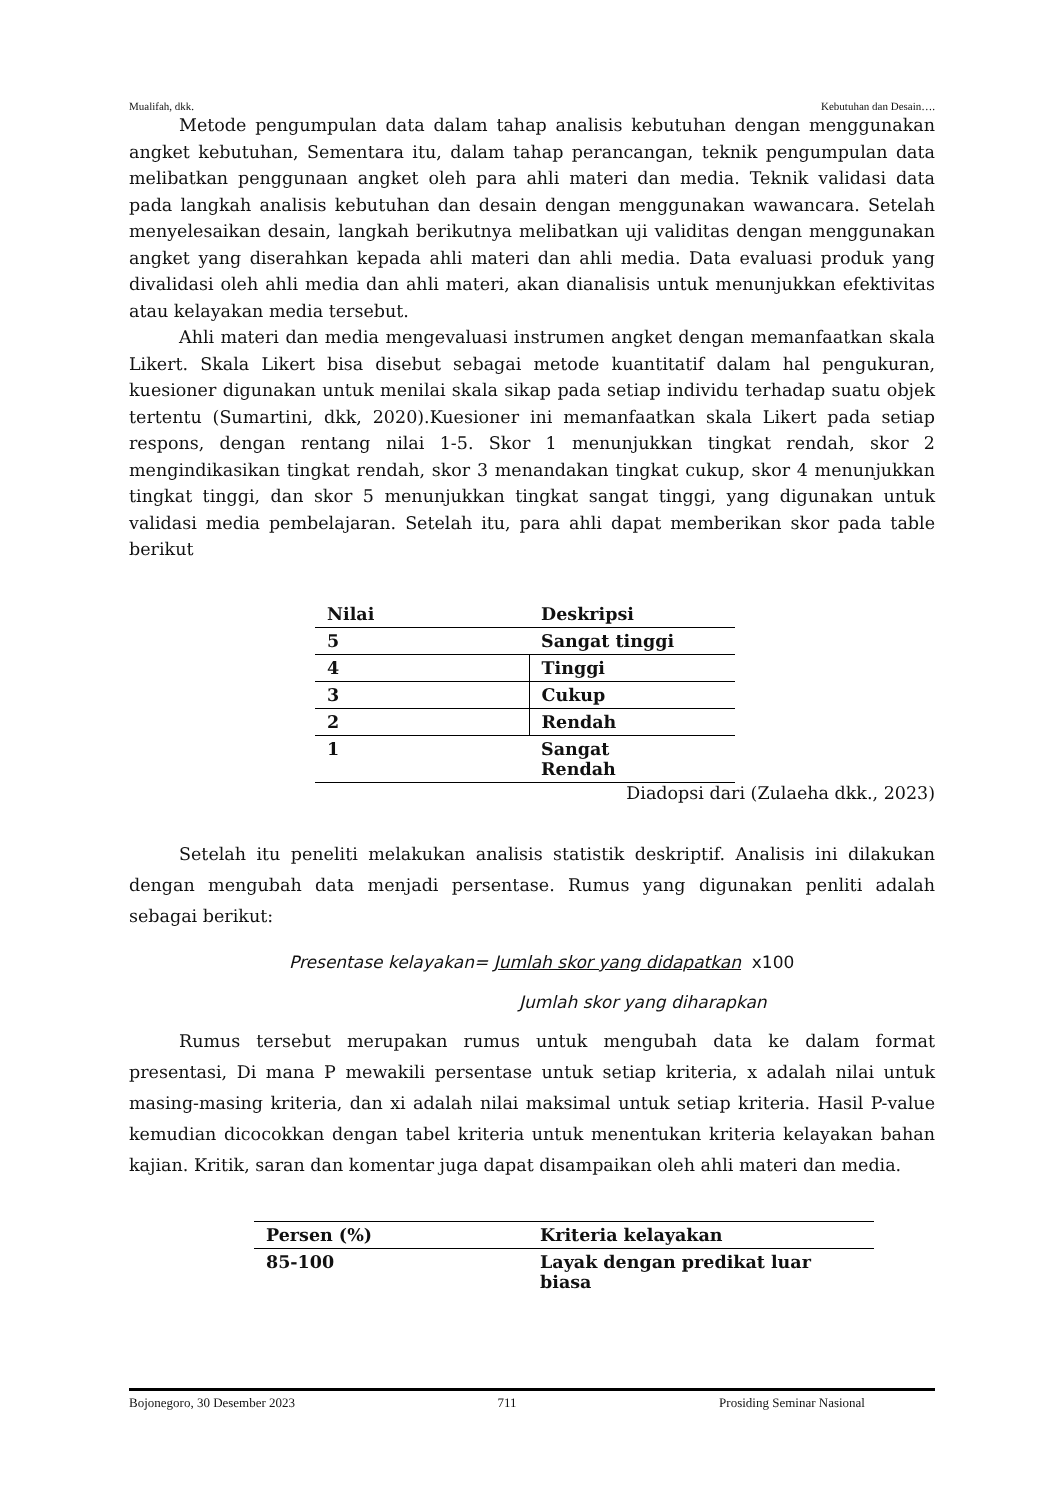Mualifah, dkk. Kebutuhan dan Desain….
Metode pengumpulan data dalam tahap analisis kebutuhan dengan menggunakan angket kebutuhan, Sementara itu, dalam tahap perancangan, teknik pengumpulan data melibatkan penggunaan angket oleh para ahli materi dan media. Teknik validasi data pada langkah analisis kebutuhan dan desain dengan menggunakan wawancara. Setelah menyelesaikan desain, langkah berikutnya melibatkan uji validitas dengan menggunakan angket yang diserahkan kepada ahli materi dan ahli media. Data evaluasi produk yang divalidasi oleh ahli media dan ahli materi, akan dianalisis untuk menunjukkan efektivitas atau kelayakan media tersebut.
Ahli materi dan media mengevaluasi instrumen angket dengan memanfaatkan skala Likert. Skala Likert bisa disebut sebagai metode kuantitatif dalam hal pengukuran, kuesioner digunakan untuk menilai skala sikap pada setiap individu terhadap suatu objek tertentu (Sumartini, dkk, 2020).Kuesioner ini memanfaatkan skala Likert pada setiap respons, dengan rentang nilai 1-5. Skor 1 menunjukkan tingkat rendah, skor 2 mengindikasikan tingkat rendah, skor 3 menandakan tingkat cukup, skor 4 menunjukkan tingkat tinggi, dan skor 5 menunjukkan tingkat sangat tinggi, yang digunakan untuk validasi media pembelajaran. Setelah itu, para ahli dapat memberikan skor pada table berikut
| Nilai | Deskripsi |
| --- | --- |
| 5 | Sangat tinggi |
| 4 | Tinggi |
| 3 | Cukup |
| 2 | Rendah |
| 1 | Sangat Rendah |
Diadopsi dari (Zulaeha dkk., 2023)
Setelah itu peneliti melakukan analisis statistik deskriptif. Analisis ini dilakukan dengan mengubah data menjadi persentase. Rumus yang digunakan penliti adalah sebagai berikut:
Presentase kelayakan= Jumlah skor yang didapatkan x100
Jumlah skor yang diharapkan
Rumus tersebut merupakan rumus untuk mengubah data ke dalam format presentasi, Di mana P mewakili persentase untuk setiap kriteria, x adalah nilai untuk masing-masing kriteria, dan xi adalah nilai maksimal untuk setiap kriteria. Hasil P-value kemudian dicocokkan dengan tabel kriteria untuk menentukan kriteria kelayakan bahan kajian. Kritik, saran dan komentar juga dapat disampaikan oleh ahli materi dan media.
| Persen (%) | Kriteria kelayakan |
| --- | --- |
| 85-100 | Layak dengan predikat luar biasa |
Bojonegoro, 30 Desember 2023 711 Prosiding Seminar Nasional